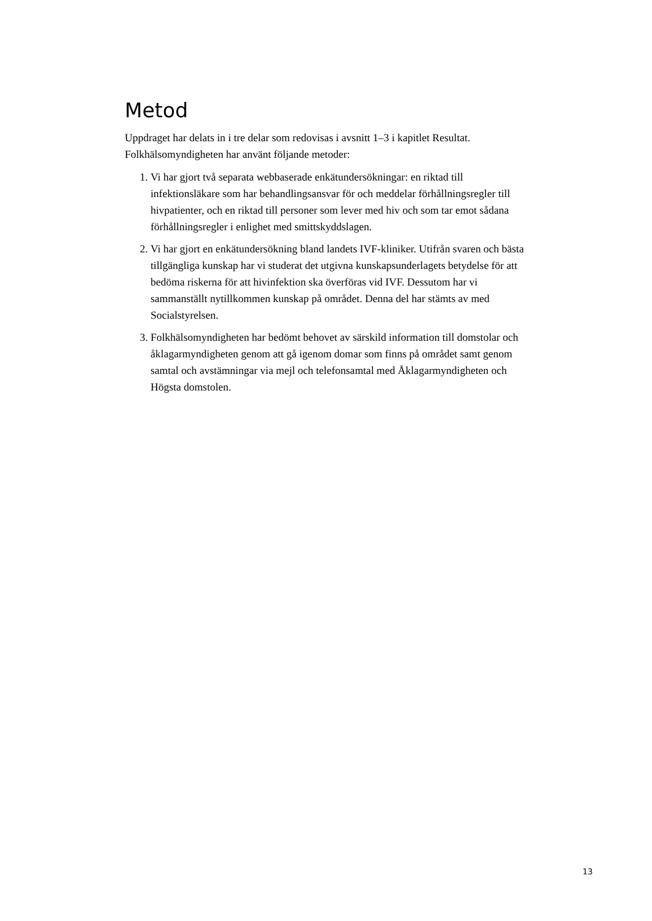Metod
Uppdraget har delats in i tre delar som redovisas i avsnitt 1–3 i kapitlet Resultat. Folkhälsomyndigheten har använt följande metoder:
1. Vi har gjort två separata webbaserade enkätundersökningar: en riktad till infektionsläkare som har behandlingsansvar för och meddelar förhållningsregler till hivpatienter, och en riktad till personer som lever med hiv och som tar emot sådana förhållningsregler i enlighet med smittskyddslagen.
2. Vi har gjort en enkätundersökning bland landets IVF-kliniker. Utifrån svaren och bästa tillgängliga kunskap har vi studerat det utgivna kunskapsunderlagets betydelse för att bedöma riskerna för att hivinfektion ska överföras vid IVF. Dessutom har vi sammanställt nytillkommen kunskap på området. Denna del har stämts av med Socialstyrelsen.
3. Folkhälsomyndigheten har bedömt behovet av särskild information till domstolar och åklagarmyndigheten genom att gå igenom domar som finns på området samt genom samtal och avstämningar via mejl och telefonsamtal med Åklagarmyndigheten och Högsta domstolen.
13